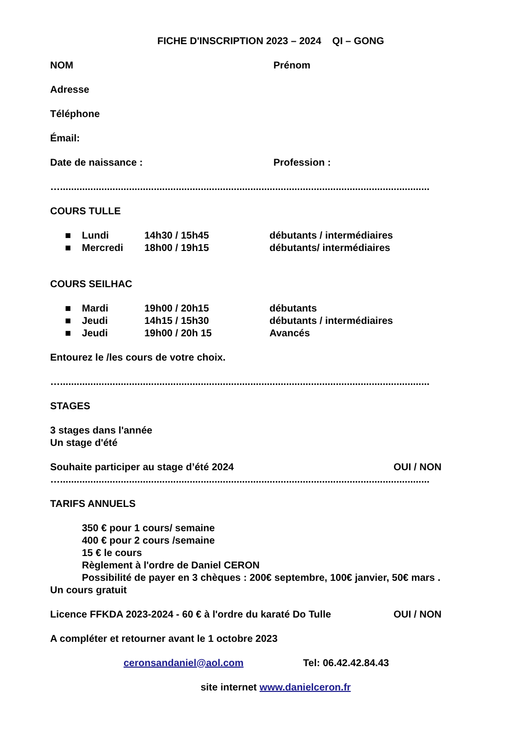FICHE D'INSCRIPTION 2023 – 2024 QI – GONG
NOM Prénom
Adresse
Téléphone
Émail:
Date de naissance : Profession :
…......................................................................................................................................
COURS TULLE
■ Lundi 14h30 / 15h45 débutants / intermédiaires
■ Mercredi 18h00 / 19h15 débutants/ intermédiaires
COURS SEILHAC
■ Mardi 19h00 / 20h15 débutants
■ Jeudi 14h15 / 15h30 débutants / intermédiaires
■ Jeudi 19h00 / 20h 15 Avancés
Entourez le /les cours de votre choix.
…......................................................................................................................................
STAGES
3 stages dans l'année
Un stage d'été
Souhaite participer au stage d’été 2024 OUI / NON
…......................................................................................................................................
TARIFS ANNUELS
350 € pour 1 cours/ semaine
400 € pour 2 cours /semaine
15 € le cours
Règlement à l'ordre de Daniel CERON
Possibilité de payer en 3 chèques : 200€ septembre, 100€ janvier, 50€ mars .
Un cours gratuit
Licence FFKDA 2023-2024 - 60 € à l'ordre du karaté Do Tulle OUI / NON
A compléter et retourner avant le 1 octobre 2023
ceronsandaniel@aol.com Tel: 06.42.42.84.43
site internet www.danielceron.fr